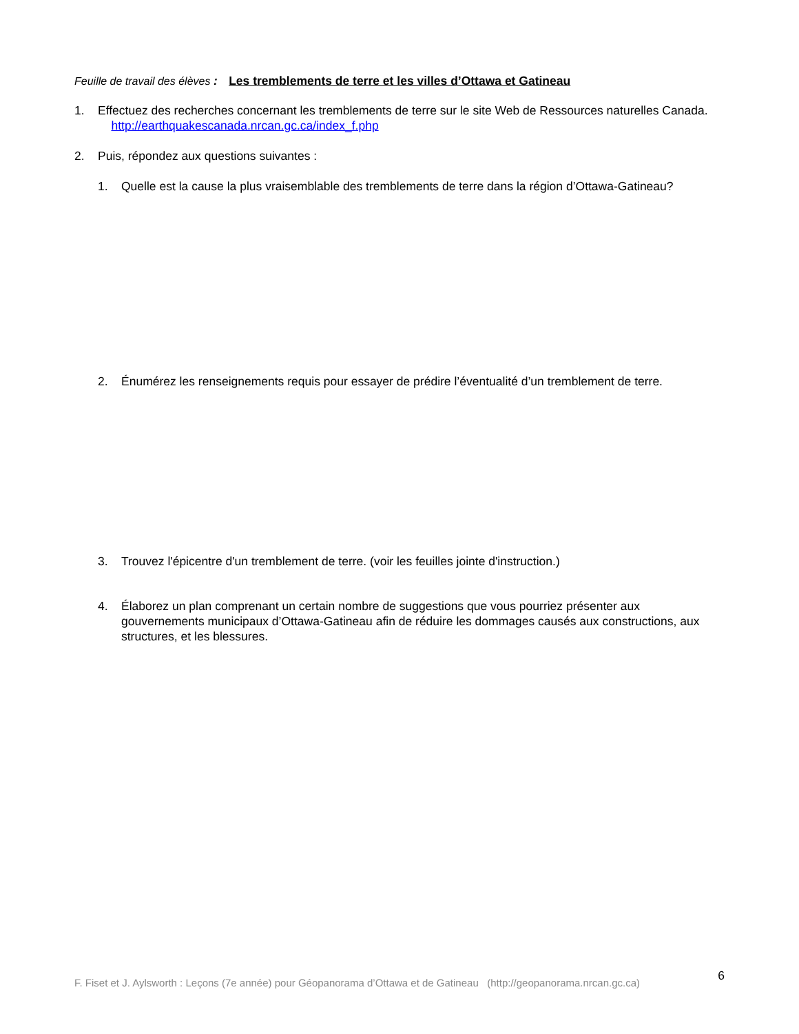Feuille de travail des élèves : Les tremblements de terre et les villes d’Ottawa et Gatineau
1. Effectuez des recherches concernant les tremblements de terre sur le site Web de Ressources naturelles Canada. http://earthquakescanada.nrcan.gc.ca/index_f.php
2. Puis, répondez aux questions suivantes :
1. Quelle est la cause la plus vraisemblable des tremblements de terre dans la région d’Ottawa-Gatineau?
2. Énumérez les renseignements requis pour essayer de prédire l’éventualité d’un tremblement de terre.
3. Trouvez l'épicentre d'un tremblement de terre. (voir les feuilles jointe d'instruction.)
4. Élaborez un plan comprenant un certain nombre de suggestions que vous pourriez présenter aux gouvernements municipaux d’Ottawa-Gatineau afin de réduire les dommages causés aux constructions, aux structures, et les blessures.
F. Fiset et J. Aylsworth : Leçons (7e année) pour Géopanorama d’Ottawa et de Gatineau (http://geopanorama.nrcan.gc.ca) 6